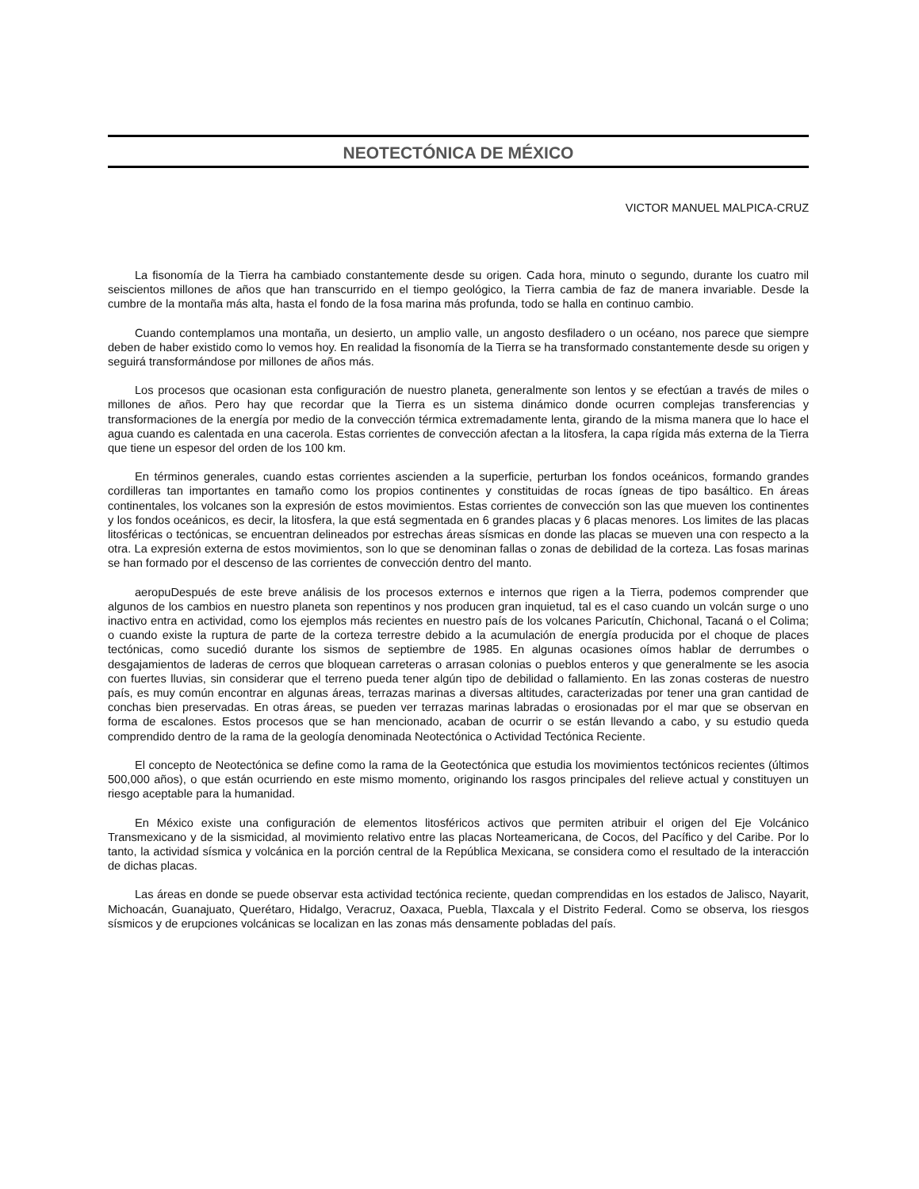NEOTECTÓNICA DE MÉXICO
VICTOR MANUEL MALPICA-CRUZ
La fisonomía de la Tierra ha cambiado constantemente desde su origen. Cada hora, minuto o segundo, durante los cuatro mil seiscientos millones de años que han transcurrido en el tiempo geológico, la Tierra cambia de faz de manera invariable. Desde la cumbre de la montaña más alta, hasta el fondo de la fosa marina más profunda, todo se halla en continuo cambio.
Cuando contemplamos una montaña, un desierto, un amplio valle, un angosto desfiladero o un océano, nos parece que siempre deben de haber existido como lo vemos hoy. En realidad la fisonomía de la Tierra se ha transformado constantemente desde su origen y seguirá transformándose por millones de años más.
Los procesos que ocasionan esta configuración de nuestro planeta, generalmente son lentos y se efectúan a través de miles o millones de años. Pero hay que recordar que la Tierra es un sistema dinámico donde ocurren complejas transferencias y transformaciones de la energía por medio de la convección térmica extremadamente lenta, girando de la misma manera que lo hace el agua cuando es calentada en una cacerola. Estas corrientes de convección afectan a la litosfera, la capa rígida más externa de la Tierra que tiene un espesor del orden de los 100 km.
En términos generales, cuando estas corrientes ascienden a la superficie, perturban los fondos oceánicos, formando grandes cordilleras tan importantes en tamaño como los propios continentes y constituidas de rocas ígneas de tipo basáltico. En áreas continentales, los volcanes son la expresión de estos movimientos. Estas corrientes de convección son las que mueven los continentes y los fondos oceánicos, es decir, la litosfera, la que está segmentada en 6 grandes placas y 6 placas menores. Los limites de las placas litosféricas o tectónicas, se encuentran delineados por estrechas áreas sísmicas en donde las placas se mueven una con respecto a la otra. La expresión externa de estos movimientos, son lo que se denominan fallas o zonas de debilidad de la corteza. Las fosas marinas se han formado por el descenso de las corrientes de convección dentro del manto.
aeropuDespués de este breve análisis de los procesos externos e internos que rigen a la Tierra, podemos comprender que algunos de los cambios en nuestro planeta son repentinos y nos producen gran inquietud, tal es el caso cuando un volcán surge o uno inactivo entra en actividad, como los ejemplos más recientes en nuestro país de los volcanes Paricutín, Chichonal, Tacaná o el Colima; o cuando existe la ruptura de parte de la corteza terrestre debido a la acumulación de energía producida por el choque de places tectónicas, como sucedió durante los sismos de septiembre de 1985. En algunas ocasiones oímos hablar de derrumbes o desgajamientos de laderas de cerros que bloquean carreteras o arrasan colonias o pueblos enteros y que generalmente se les asocia con fuertes lluvias, sin considerar que el terreno pueda tener algún tipo de debilidad o fallamiento. En las zonas costeras de nuestro país, es muy común encontrar en algunas áreas, terrazas marinas a diversas altitudes, caracterizadas por tener una gran cantidad de conchas bien preservadas. En otras áreas, se pueden ver terrazas marinas labradas o erosionadas por el mar que se observan en forma de escalones. Estos procesos que se han mencionado, acaban de ocurrir o se están llevando a cabo, y su estudio queda comprendido dentro de la rama de la geología denominada Neotectónica o Actividad Tectónica Reciente.
El concepto de Neotectónica se define como la rama de la Geotectónica que estudia los movimientos tectónicos recientes (últimos 500,000 años), o que están ocurriendo en este mismo momento, originando los rasgos principales del relieve actual y constituyen un riesgo aceptable para la humanidad.
En México existe una configuración de elementos litosféricos activos que permiten atribuir el origen del Eje Volcánico Transmexicano y de la sismicidad, al movimiento relativo entre las placas Norteamericana, de Cocos, del Pacífico y del Caribe. Por lo tanto, la actividad sísmica y volcánica en la porción central de la República Mexicana, se considera como el resultado de la interacción de dichas placas.
Las áreas en donde se puede observar esta actividad tectónica reciente, quedan comprendidas en los estados de Jalisco, Nayarit, Michoacán, Guanajuato, Querétaro, Hidalgo, Veracruz, Oaxaca, Puebla, Tlaxcala y el Distrito Federal. Como se observa, los riesgos sísmicos y de erupciones volcánicas se localizan en las zonas más densamente pobladas del país.